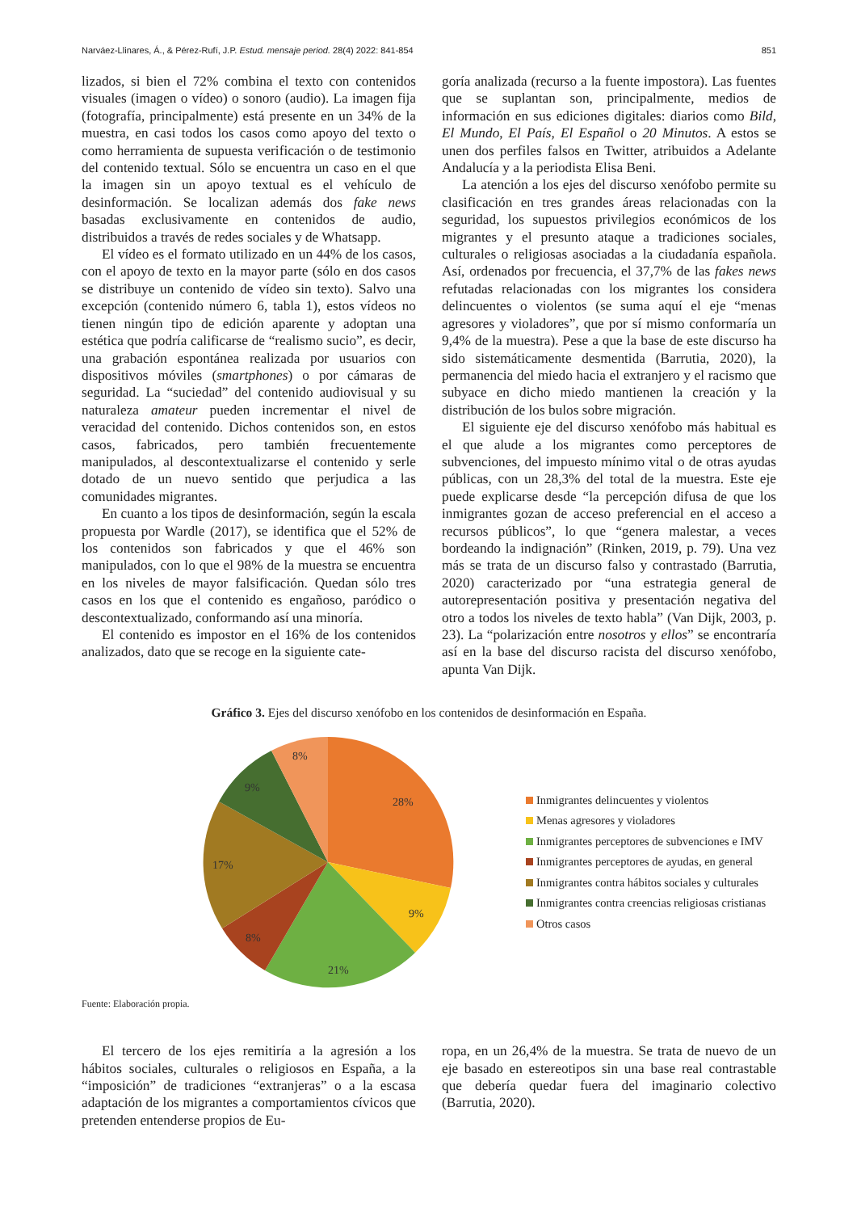Narváez-Llinares, Á., & Pérez-Rufí, J.P. Estud. mensaje period. 28(4) 2022: 841-854 851
lizados, si bien el 72% combina el texto con contenidos visuales (imagen o vídeo) o sonoro (audio). La imagen fija (fotografía, principalmente) está presente en un 34% de la muestra, en casi todos los casos como apoyo del texto o como herramienta de supuesta verificación o de testimonio del contenido textual. Sólo se encuentra un caso en el que la imagen sin un apoyo textual es el vehículo de desinformación. Se localizan además dos fake news basadas exclusivamente en contenidos de audio, distribuidos a través de redes sociales y de Whatsapp.
El vídeo es el formato utilizado en un 44% de los casos, con el apoyo de texto en la mayor parte (sólo en dos casos se distribuye un contenido de vídeo sin texto). Salvo una excepción (contenido número 6, tabla 1), estos vídeos no tienen ningún tipo de edición aparente y adoptan una estética que podría calificarse de “realismo sucio”, es decir, una grabación espontánea realizada por usuarios con dispositivos móviles (smartphones) o por cámaras de seguridad. La “suciedad” del contenido audiovisual y su naturaleza amateur pueden incrementar el nivel de veracidad del contenido. Dichos contenidos son, en estos casos, fabricados, pero también frecuentemente manipulados, al descontextualizarse el contenido y serle dotado de un nuevo sentido que perjudica a las comunidades migrantes.
En cuanto a los tipos de desinformación, según la escala propuesta por Wardle (2017), se identifica que el 52% de los contenidos son fabricados y que el 46% son manipulados, con lo que el 98% de la muestra se encuentra en los niveles de mayor falsificación. Quedan sólo tres casos en los que el contenido es engañoso, paródico o descontextualizado, conformando así una minoría.
El contenido es impostor en el 16% de los contenidos analizados, dato que se recoge en la siguiente cate-
goría analizada (recurso a la fuente impostora). Las fuentes que se suplantan son, principalmente, medios de información en sus ediciones digitales: diarios como Bild, El Mundo, El País, El Español o 20 Minutos. A estos se unen dos perfiles falsos en Twitter, atribuidos a Adelante Andalucía y a la periodista Elisa Beni.
La atención a los ejes del discurso xenófobo permite su clasificación en tres grandes áreas relacionadas con la seguridad, los supuestos privilegios económicos de los migrantes y el presunto ataque a tradiciones sociales, culturales o religiosas asociadas a la ciudadanía española. Así, ordenados por frecuencia, el 37,7% de las fakes news refutadas relacionadas con los migrantes los considera delincuentes o violentos (se suma aquí el eje “menas agresores y violadores”, que por sí mismo conformaría un 9,4% de la muestra). Pese a que la base de este discurso ha sido sistemáticamente desmentida (Barrutia, 2020), la permanencia del miedo hacia el extranjero y el racismo que subyace en dicho miedo mantienen la creación y la distribución de los bulos sobre migración.
El siguiente eje del discurso xenófobo más habitual es el que alude a los migrantes como perceptores de subvenciones, del impuesto mínimo vital o de otras ayudas públicas, con un 28,3% del total de la muestra. Este eje puede explicarse desde “la percepción difusa de que los inmigrantes gozan de acceso preferencial en el acceso a recursos públicos”, lo que “genera malestar, a veces bordeando la indignación” (Rinken, 2019, p. 79). Una vez más se trata de un discurso falso y contrastado (Barrutia, 2020) caracterizado por “una estrategia general de autorepresentación positiva y presentación negativa del otro a todos los niveles de texto habla” (Van Dijk, 2003, p. 23). La “polarización entre nosotros y ellos” se encontraría así en la base del discurso racista del discurso xenófobo, apunta Van Dijk.
Gráfico 3. Ejes del discurso xenófobo en los contenidos de desinformación en España.
28%
9%
21%
8%
17%
9%
8%
Inmigrantes delincuentes y violentos
Menas agresores y violadores
Inmigrantes perceptores de subvenciones e IMV
Inmigrantes perceptores de ayudas, en general
Inmigrantes contra hábitos sociales y culturales
Inmigrantes contra creencias religiosas cristianas
Otros casos
Fuente: Elaboración propia.
El tercero de los ejes remitiría a la agresión a los hábitos sociales, culturales o religiosos en España, a la “imposición” de tradiciones “extranjeras” o a la escasa adaptación de los migrantes a comportamientos cívicos que pretenden entenderse propios de Eu-
ropa, en un 26,4% de la muestra. Se trata de nuevo de un eje basado en estereotipos sin una base real contrastable que debería quedar fuera del imaginario colectivo (Barrutia, 2020).